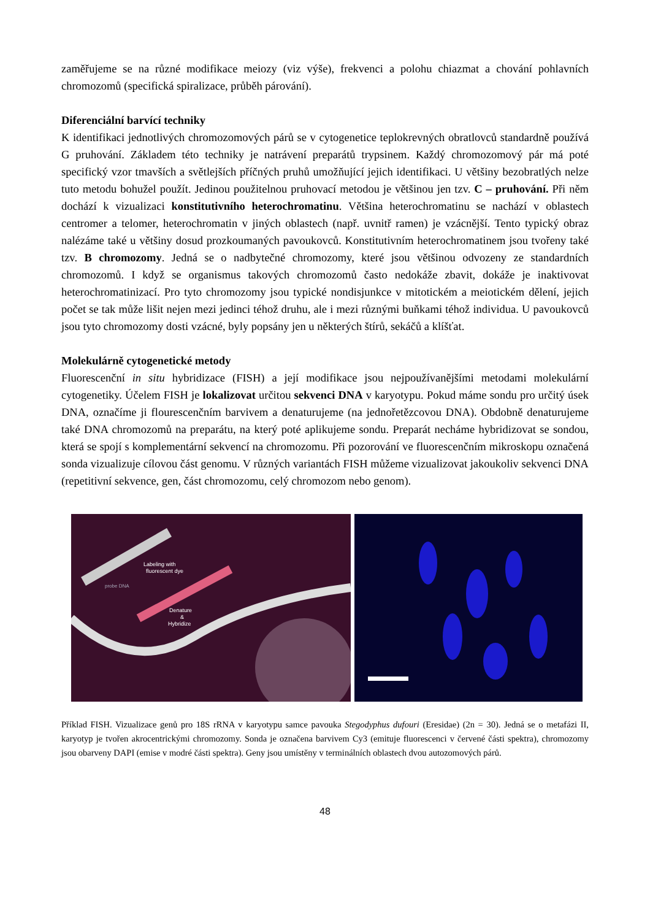zaměřujeme se na různé modifikace meiozy (viz výše), frekvenci a polohu chiazmat a chování pohlavních chromozomů (specifická spiralizace, průběh párování).
Diferenciální barvící techniky
K identifikaci jednotlivých chromozomových párů se v cytogenetice teplokrevných obratlovců standardně používá G pruhování. Základem této techniky je natrávení preparátů trypsinem. Každý chromozomový pár má poté specifický vzor tmavších a světlejších příčných pruhů umožňující jejich identifikaci. U většiny bezobratlých nelze tuto metodu bohužel použít. Jedinou použitelnou pruhovací metodou je většinou jen tzv. C – pruhování. Při něm dochází k vizualizaci konstitutivního heterochromatinu. Většina heterochromatinu se nachází v oblastech centromer a telomer, heterochromatin v jiných oblastech (např. uvnitř ramen) je vzácnější. Tento typický obraz nalézáme také u většiny dosud prozkoumaných pavoukovců. Konstitutivním heterochromatinem jsou tvořeny také tzv. B chromozomy. Jedná se o nadbytečné chromozomy, které jsou většinou odvozeny ze standardních chromozomů. I když se organismus takových chromozomů často nedokáže zbavit, dokáže je inaktivovat heterochromatinizací. Pro tyto chromozomy jsou typické nondisjunkce v mitotickém a meiotickém dělení, jejich počet se tak může lišit nejen mezi jedinci téhož druhu, ale i mezi různými buňkami téhož individua. U pavoukovců jsou tyto chromozomy dosti vzácné, byly popsány jen u některých štírů, sekáčů a klíšťat.
Molekulárně cytogenetické metody
Fluorescenční in situ hybridizace (FISH) a její modifikace jsou nejpoužívanějšími metodami molekulární cytogenetiky. Účelem FISH je lokalizovat určitou sekvenci DNA v karyotypu. Pokud máme sondu pro určitý úsek DNA, označíme ji flourescenčním barvivem a denaturujeme (na jednořetězcovou DNA). Obdobně denaturujeme také DNA chromozomů na preparátu, na který poté aplikujeme sondu. Preparát necháme hybridizovat se sondou, která se spojí s komplementární sekvencí na chromozomu. Při pozorování ve fluorescenčním mikroskopu označená sonda vizualizuje cílovou část genomu. V různých variantách FISH můžeme vizualizovat jakoukoliv sekvenci DNA (repetitivní sekvence, gen, část chromozomu, celý chromozom nebo genom).
Labeling with
fluorescent dye
probe DNA
Denature
&
Hybridize
Příklad FISH. Vizualizace genů pro 18S rRNA v karyotypu samce pavouka Stegodyphus dufouri (Eresidae) (2n = 30). Jedná se o metafázi II, karyotyp je tvořen akrocentrickými chromozomy. Sonda je označena barvivem Cy3 (emituje fluorescenci v červené části spektra), chromozomy jsou obarveny DAPI (emise v modré části spektra). Geny jsou umístěny v terminálních oblastech dvou autozomových párů.
48